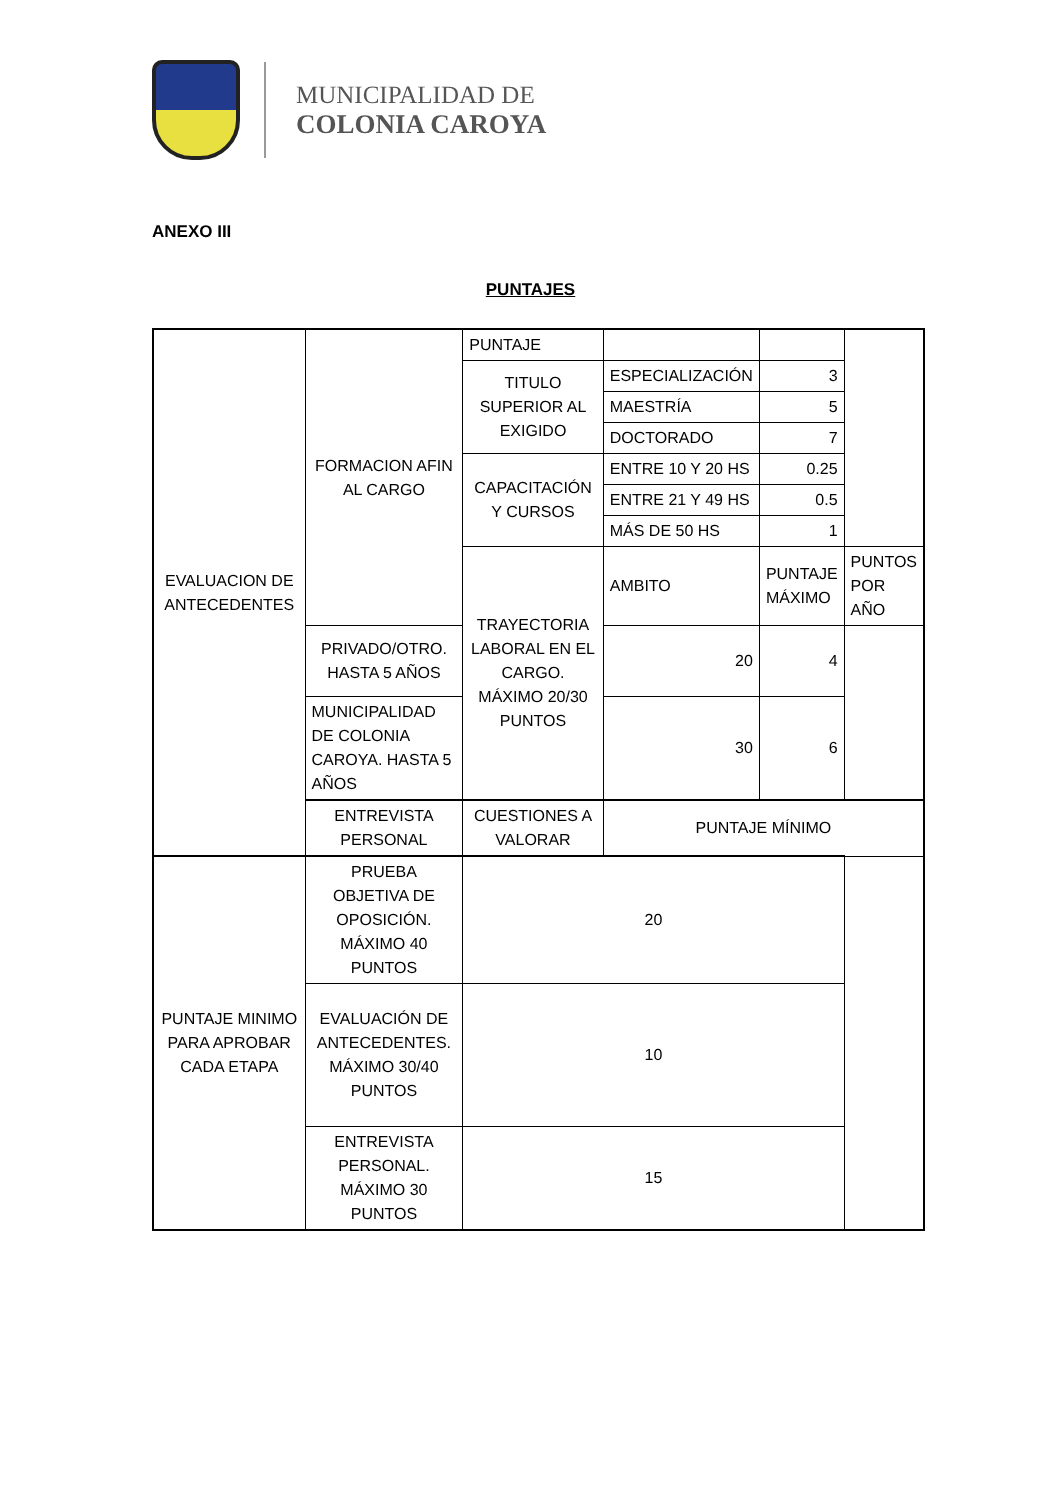MUNICIPALIDAD DE
COLONIA CAROYA
ANEXO III
PUNTAJES
| EVALUACION DE ANTECEDENTES | FORMACION AFIN AL CARGO | PUNTAJE | | | |
| | | TITULO SUPERIOR AL EXIGIDO | ESPECIALIZACIÓN | 3 | |
| | | | MAESTRÍA | 5 | |
| | | | DOCTORADO | 7 | |
| | | CAPACITACIÓN Y CURSOS | ENTRE 10 Y 20 HS | 0.25 | |
| | | | ENTRE 21 Y 49 HS | 0.5 | |
| | | | MÁS DE 50 HS | 1 | |
| | | TRAYECTORIA LABORAL EN EL CARGO. MÁXIMO 20/30 PUNTOS | AMBITO | PUNTAJE MÁXIMO | PUNTOS POR AÑO |
| | PRIVADO/OTRO. HASTA 5 AÑOS | | 20 | 4 | |
| | MUNICIPALIDAD DE COLONIA CAROYA. HASTA 5 AÑOS | | 30 | 6 | |
| | ENTREVISTA PERSONAL | CUESTIONES A VALORAR | PUNTAJE MÍNIMO | | |
| PUNTAJE MINIMO PARA APROBAR CADA ETAPA | PRUEBA OBJETIVA DE OPOSICIÓN. MÁXIMO 40 PUNTOS | 20 | | | |
| | EVALUACIÓN DE ANTECEDENTES. MÁXIMO 30/40 PUNTOS | 10 | | | |
| | ENTREVISTA PERSONAL. MÁXIMO 30 PUNTOS | 15 | | | |